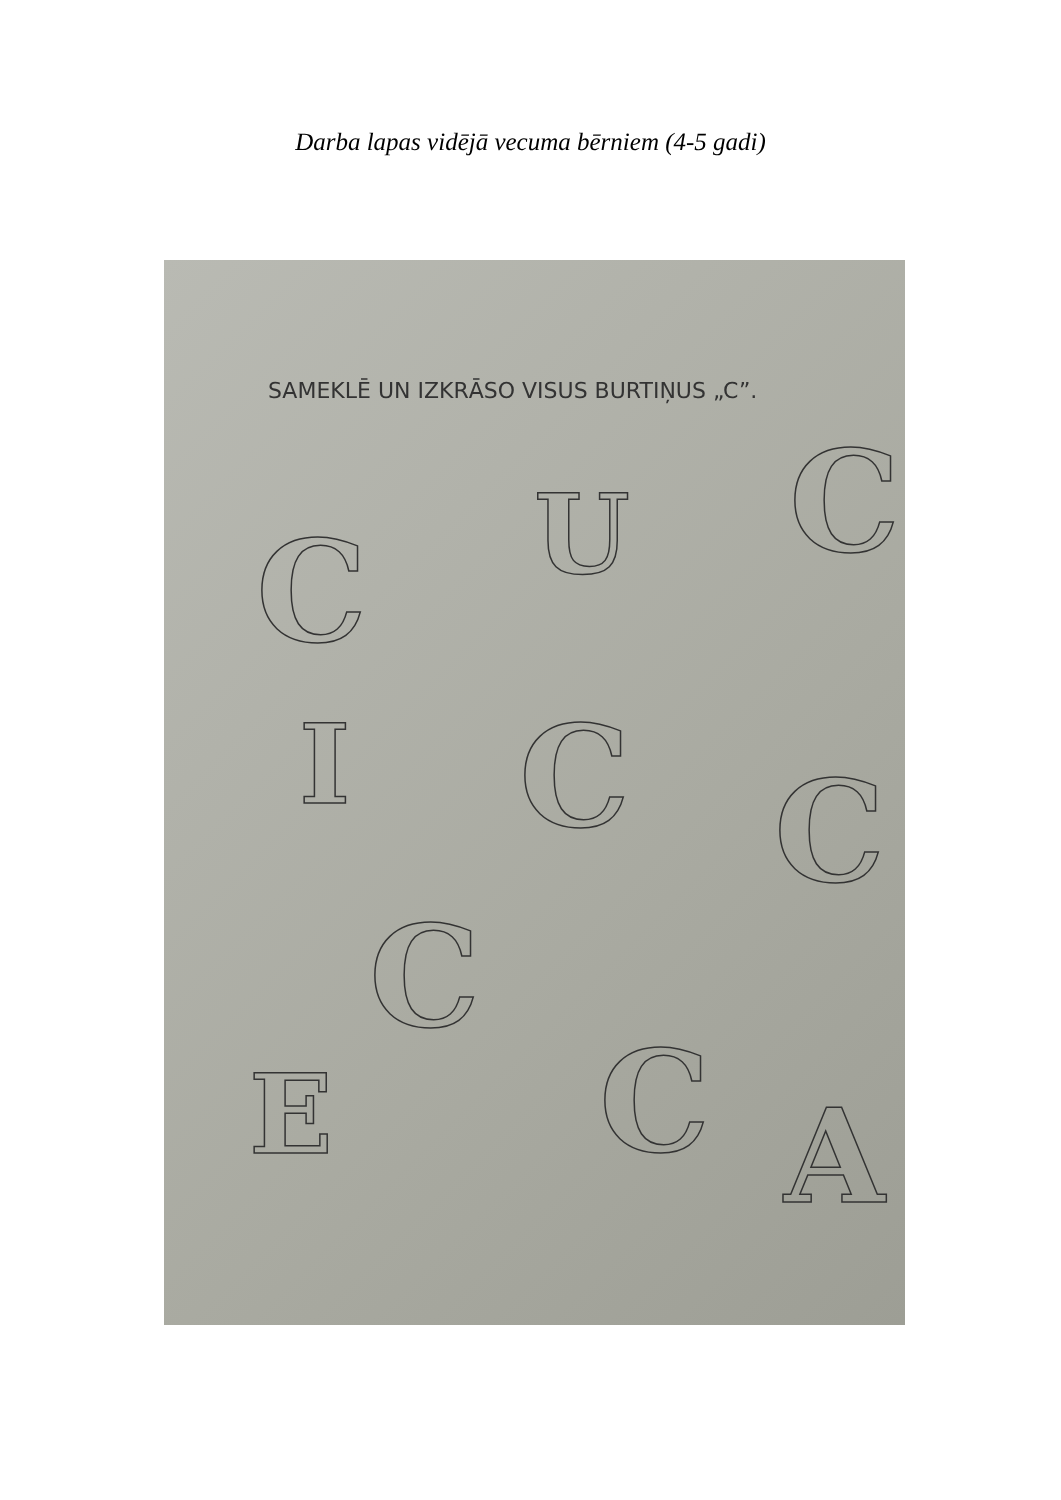Darba lapas vidējā vecuma bērniem (4-5 gadi)
SAMEKLĒ UN IZKRĀSO VISUS BURTIŅUS „C”.
C U C
I C C
C
E C A